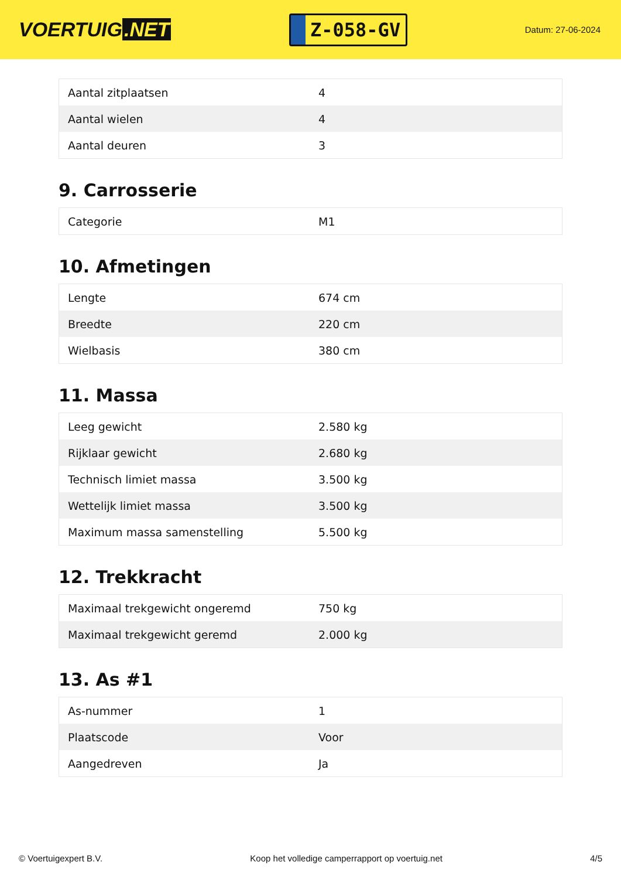VOERTUIG.NET
Z-058-GV
Datum: 27-06-2024
| Aantal zitplaatsen | 4 |
| Aantal wielen | 4 |
| Aantal deuren | 3 |
9. Carrosserie
| Categorie | M1 |
10. Afmetingen
| Lengte | 674 cm |
| Breedte | 220 cm |
| Wielbasis | 380 cm |
11. Massa
| Leeg gewicht | 2.580 kg |
| Rijklaar gewicht | 2.680 kg |
| Technisch limiet massa | 3.500 kg |
| Wettelijk limiet massa | 3.500 kg |
| Maximum massa samenstelling | 5.500 kg |
12. Trekkracht
| Maximaal trekgewicht ongeremd | 750 kg |
| Maximaal trekgewicht geremd | 2.000 kg |
13. As #1
| As-nummer | 1 |
| Plaatscode | Voor |
| Aangedreven | Ja |
© Voertuigexpert B.V. Koop het volledige camperrapport op voertuig.net 4/5